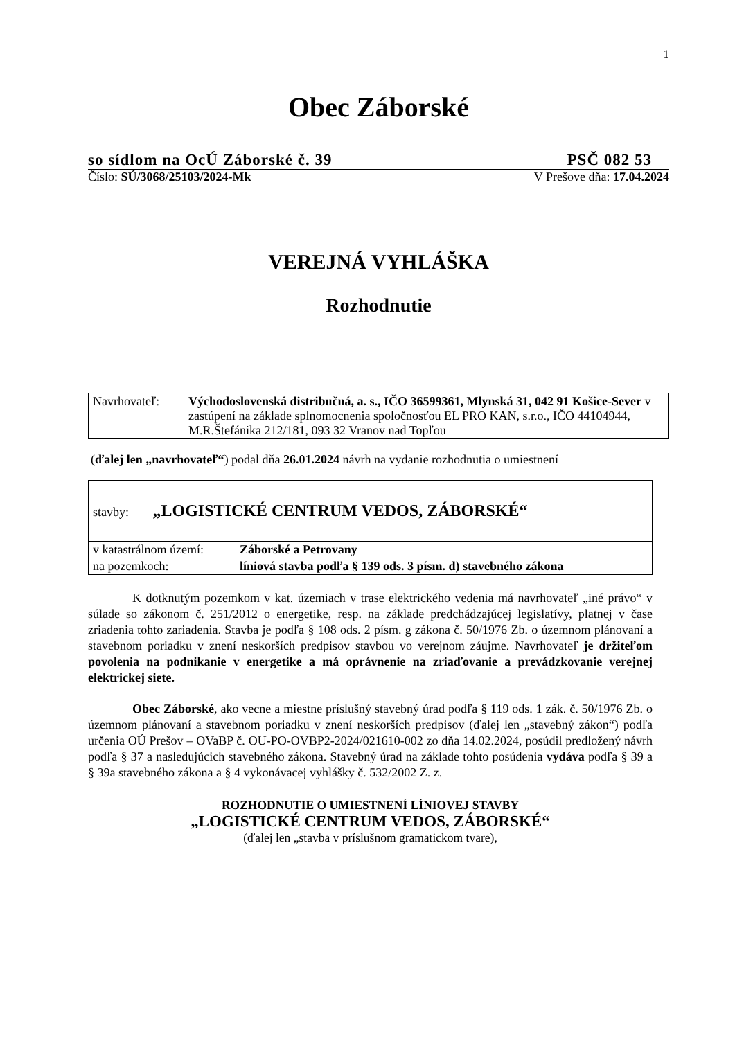1
Obec Záborské
so sídlom na OcÚ Záborské č. 39 PSČ 082 53
Číslo: SÚ/3068/25103/2024-Mk V Prešove dňa: 17.04.2024
VEREJNÁ VYHLÁŠKA
Rozhodnutie
| Navrhovateľ: | Východoslovenská distribučná, a. s., IČO 36599361, Mlynská 31, 042 91 Košice-Sever v zastúpení na základe splnomocnenia spoločnosťou EL PRO KAN, s.r.o., IČO 44104944, M.R.Štefánika 212/181, 093 32 Vranov nad Topľou |
(ďalej len „navrhovateľ“) podal dňa 26.01.2024 návrh na vydanie rozhodnutia o umiestnení
| stavby: „LOGISTICKÉ CENTRUM VEDOS, ZÁBORSKÉ“ | |
| v katastrálnom území: | Záborské a Petrovany |
| na pozemkoch: | líniová stavba podľa § 139 ods. 3 písm. d) stavebného zákona |
K dotknutým pozemkom v kat. územiach v trase elektrického vedenia má navrhovateľ „iné právo“ v súlade so zákonom č. 251/2012 o energetike, resp. na základe predchádzajúcej legislatívy, platnej v čase zriadenia tohto zariadenia. Stavba je podľa § 108 ods. 2 písm. g zákona č. 50/1976 Zb. o územnom plánovaní a stavebnom poriadku v znení neskorších predpisov stavbou vo verejnom záujme. Navrhovateľ je držiteľom povolenia na podnikanie v energetike a má oprávnenie na zriaďovanie a prevádzkovanie verejnej elektrickej siete.
Obec Záborské, ako vecne a miestne príslušný stavebný úrad podľa § 119 ods. 1 zák. č. 50/1976 Zb. o územnom plánovaní a stavebnom poriadku v znení neskorších predpisov (ďalej len „stavebný zákon“) podľa určenia OÚ Prešov – OVaBP č. OU-PO-OVBP2-2024/021610-002 zo dňa 14.02.2024, posúdil predložený návrh podľa § 37 a nasledujúcich stavebného zákona. Stavebný úrad na základe tohto posúdenia vydáva podľa § 39 a § 39a stavebného zákona a § 4 vykonávacej vyhlášky č. 532/2002 Z. z.
ROZHODNUTIE O UMIESTNENÍ LÍNIOVEJ STAVBY
„LOGISTICKÉ CENTRUM VEDOS, ZÁBORSKÉ“
(ďalej len „stavba v príslušnom gramatickom tvare),